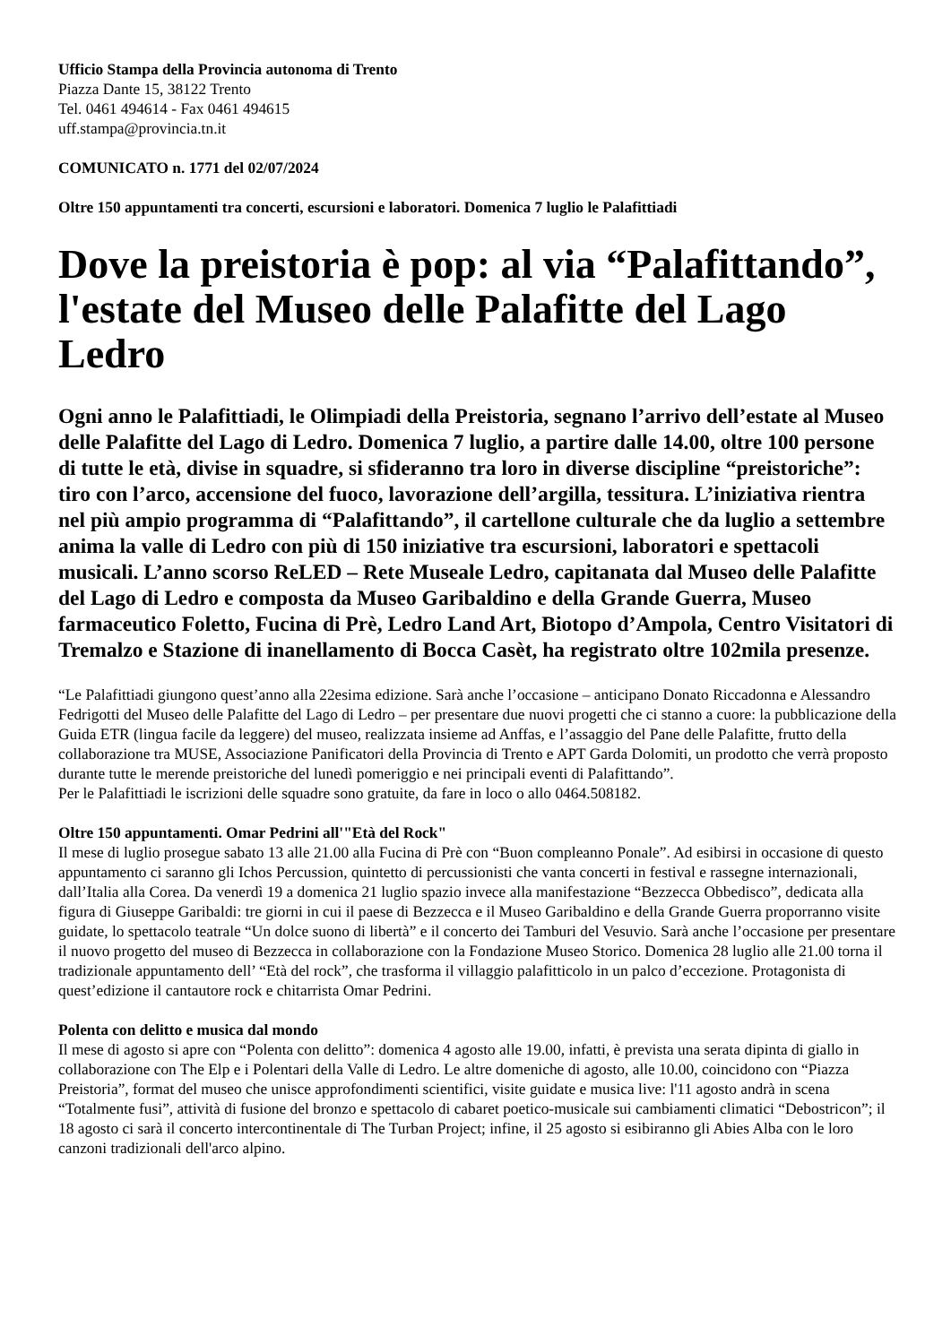Ufficio Stampa della Provincia autonoma di Trento
Piazza Dante 15, 38122 Trento
Tel. 0461 494614 - Fax 0461 494615
uff.stampa@provincia.tn.it
COMUNICATO n. 1771 del 02/07/2024
Oltre 150 appuntamenti tra concerti, escursioni e laboratori. Domenica 7 luglio le Palafittiadi
Dove la preistoria è pop: al via “Palafittando”, l'estate del Museo delle Palafitte del Lago Ledro
Ogni anno le Palafittiadi, le Olimpiadi della Preistoria, segnano l’arrivo dell’estate al Museo delle Palafitte del Lago di Ledro. Domenica 7 luglio, a partire dalle 14.00, oltre 100 persone di tutte le età, divise in squadre, si sfideranno tra loro in diverse discipline “preistoriche”: tiro con l’arco, accensione del fuoco, lavorazione dell’argilla, tessitura. L’iniziativa rientra nel più ampio programma di “Palafittando”, il cartellone culturale che da luglio a settembre anima la valle di Ledro con più di 150 iniziative tra escursioni, laboratori e spettacoli musicali. L’anno scorso ReLED – Rete Museale Ledro, capitanata dal Museo delle Palafitte del Lago di Ledro e composta da Museo Garibaldino e della Grande Guerra, Museo farmaceutico Foletto, Fucina di Prè, Ledro Land Art, Biotopo d’Ampola, Centro Visitatori di Tremalzo e Stazione di inanellamento di Bocca Casèt, ha registrato oltre 102mila presenze.
“Le Palafittiadi giungono quest’anno alla 22esima edizione. Sarà anche l’occasione – anticipano Donato Riccadonna e Alessandro Fedrigotti del Museo delle Palafitte del Lago di Ledro – per presentare due nuovi progetti che ci stanno a cuore: la pubblicazione della Guida ETR (lingua facile da leggere) del museo, realizzata insieme ad Anffas, e l’assaggio del Pane delle Palafitte, frutto della collaborazione tra MUSE, Associazione Panificatori della Provincia di Trento e APT Garda Dolomiti, un prodotto che verrà proposto durante tutte le merende preistoriche del lunedì pomeriggio e nei principali eventi di Palafittando”.
Per le Palafittiadi le iscrizioni delle squadre sono gratuite, da fare in loco o allo 0464.508182.
Oltre 150 appuntamenti. Omar Pedrini all'"Età del Rock"
Il mese di luglio prosegue sabato 13 alle 21.00 alla Fucina di Prè con “Buon compleanno Ponale”. Ad esibirsi in occasione di questo appuntamento ci saranno gli Ichos Percussion, quintetto di percussionisti che vanta concerti in festival e rassegne internazionali, dall’Italia alla Corea. Da venerdì 19 a domenica 21 luglio spazio invece alla manifestazione “Bezzecca Obbedisco”, dedicata alla figura di Giuseppe Garibaldi: tre giorni in cui il paese di Bezzecca e il Museo Garibaldino e della Grande Guerra proporranno visite guidate, lo spettacolo teatrale “Un dolce suono di libertà” e il concerto dei Tamburi del Vesuvio. Sarà anche l’occasione per presentare il nuovo progetto del museo di Bezzecca in collaborazione con la Fondazione Museo Storico. Domenica 28 luglio alle 21.00 torna il tradizionale appuntamento dell’ “Età del rock”, che trasforma il villaggio palafitticolo in un palco d’eccezione. Protagonista di quest’edizione il cantautore rock e chitarrista Omar Pedrini.
Polenta con delitto e musica dal mondo
Il mese di agosto si apre con “Polenta con delitto”: domenica 4 agosto alle 19.00, infatti, è prevista una serata dipinta di giallo in collaborazione con The Elp e i Polentari della Valle di Ledro. Le altre domeniche di agosto, alle 10.00, coincidono con “Piazza Preistoria”, format del museo che unisce approfondimenti scientifici, visite guidate e musica live: l'11 agosto andrà in scena “Totalmente fusi”, attività di fusione del bronzo e spettacolo di cabaret poetico-musicale sui cambiamenti climatici “Debostricon”; il 18 agosto ci sarà il concerto intercontinentale di The Turban Project; infine, il 25 agosto si esibiranno gli Abies Alba con le loro canzoni tradizionali dell'arco alpino.